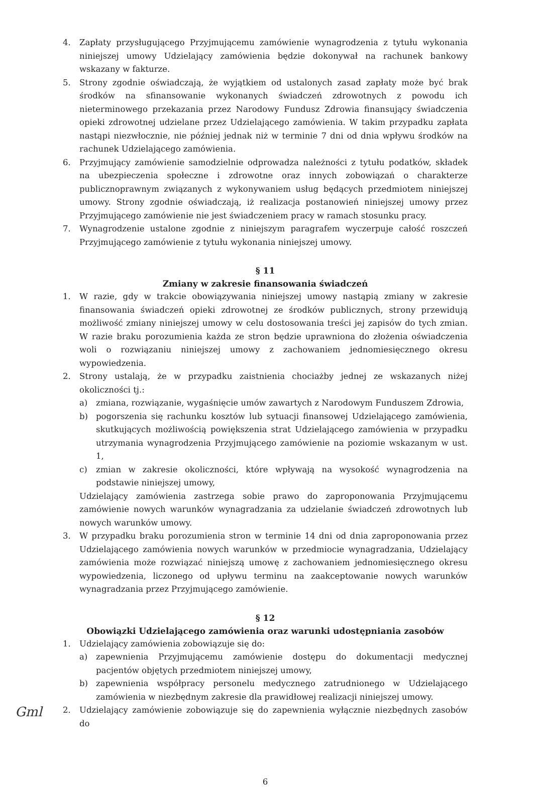4. Zapłaty przysługującego Przyjmującemu zamówienie wynagrodzenia z tytułu wykonania niniejszej umowy Udzielający zamówienia będzie dokonywał na rachunek bankowy wskazany w fakturze.
5. Strony zgodnie oświadczają, że wyjątkiem od ustalonych zasad zapłaty może być brak środków na sfinansowanie wykonanych świadczeń zdrowotnych z powodu ich nieterminowego przekazania przez Narodowy Fundusz Zdrowia finansujący świadczenia opieki zdrowotnej udzielane przez Udzielającego zamówienia. W takim przypadku zapłata nastąpi niezwłocznie, nie później jednak niż w terminie 7 dni od dnia wpływu środków na rachunek Udzielającego zamówienia.
6. Przyjmujący zamówienie samodzielnie odprowadza należności z tytułu podatków, składek na ubezpieczenia społeczne i zdrowotne oraz innych zobowiązań o charakterze publicznoprawnym związanych z wykonywaniem usług będących przedmiotem niniejszej umowy. Strony zgodnie oświadczają, iż realizacja postanowień niniejszej umowy przez Przyjmującego zamówienie nie jest świadczeniem pracy w ramach stosunku pracy.
7. Wynagrodzenie ustalone zgodnie z niniejszym paragrafem wyczerpuje całość roszczeń Przyjmującego zamówienie z tytułu wykonania niniejszej umowy.
§ 11
Zmiany w zakresie finansowania świadczeń
1. W razie, gdy w trakcie obowiązywania niniejszej umowy nastąpią zmiany w zakresie finansowania świadczeń opieki zdrowotnej ze środków publicznych, strony przewidują możliwość zmiany niniejszej umowy w celu dostosowania treści jej zapisów do tych zmian. W razie braku porozumienia każda ze stron będzie uprawniona do złożenia oświadczenia woli o rozwiązaniu niniejszej umowy z zachowaniem jednomiesięcznego okresu wypowiedzenia.
2. Strony ustalają, że w przypadku zaistnienia chociażby jednej ze wskazanych niżej okoliczności tj.:
a) zmiana, rozwiązanie, wygaśnięcie umów zawartych z Narodowym Funduszem Zdrowia,
b) pogorszenia się rachunku kosztów lub sytuacji finansowej Udzielającego zamówienia, skutkujących możliwością powiększenia strat Udzielającego zamówienia w przypadku utrzymania wynagrodzenia Przyjmującego zamówienie na poziomie wskazanym w ust. 1,
c) zmian w zakresie okoliczności, które wpływają na wysokość wynagrodzenia na podstawie niniejszej umowy,
Udzielający zamówienia zastrzega sobie prawo do zaproponowania Przyjmującemu zamówienie nowych warunków wynagradzania za udzielanie świadczeń zdrowotnych lub nowych warunków umowy.
3. W przypadku braku porozumienia stron w terminie 14 dni od dnia zaproponowania przez Udzielającego zamówienia nowych warunków w przedmiocie wynagradzania, Udzielający zamówienia może rozwiązać niniejszą umowę z zachowaniem jednomiesięcznego okresu wypowiedzenia, liczonego od upływu terminu na zaakceptowanie nowych warunków wynagradzania przez Przyjmującego zamówienie.
§ 12
Obowiązki Udzielającego zamówienia oraz warunki udostępniania zasobów
1. Udzielający zamówienia zobowiązuje się do:
a) zapewnienia Przyjmującemu zamówienie dostępu do dokumentacji medycznej pacjentów objętych przedmiotem niniejszej umowy,
b) zapewnienia współpracy personelu medycznego zatrudnionego w Udzielającego zamówienia w niezbędnym zakresie dla prawidłowej realizacji niniejszej umowy.
2. Udzielający zamówienie zobowiązuje się do zapewnienia wyłącznie niezbędnych zasobów do
6
Gml